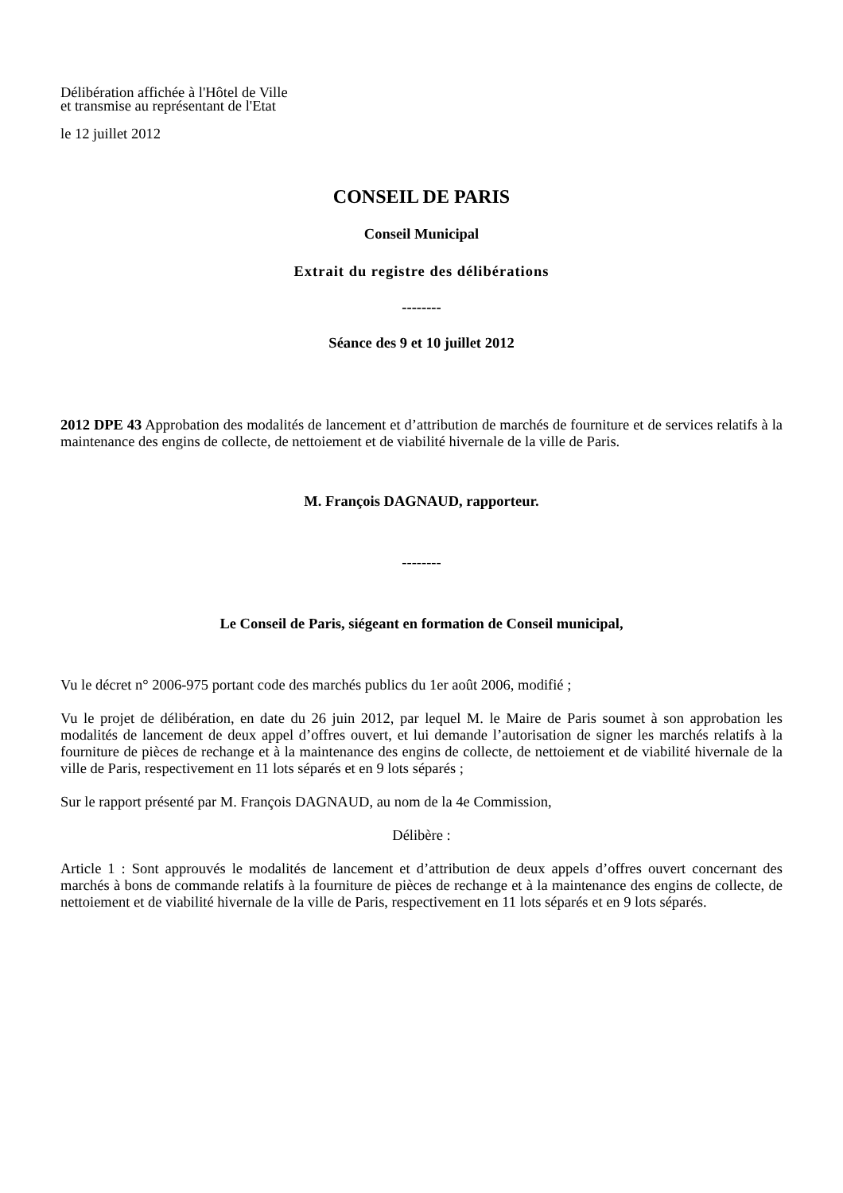Délibération affichée à l'Hôtel de Ville
et transmise au représentant de l'Etat
le 12 juillet 2012
CONSEIL DE PARIS
Conseil Municipal
Extrait du registre des délibérations
--------
Séance des 9 et 10 juillet 2012
2012 DPE 43 Approbation des modalités de lancement et d’attribution de marchés de fourniture et de services relatifs à la maintenance des engins de collecte, de nettoiement et de viabilité hivernale de la ville de Paris.
M. François DAGNAUD, rapporteur.
--------
Le Conseil de Paris, siégeant en formation de Conseil municipal,
Vu le décret n° 2006-975 portant code des marchés publics du 1er août 2006, modifié ;
Vu le projet de délibération, en date du 26 juin 2012, par lequel M. le Maire de Paris soumet à son approbation les modalités de lancement de deux appel d’offres ouvert, et lui demande l’autorisation de signer les marchés relatifs à la fourniture de pièces de rechange et à la maintenance des engins de collecte, de nettoiement et de viabilité hivernale de la ville de Paris, respectivement en 11 lots séparés et en 9 lots séparés ;
Sur le rapport présenté par M. François DAGNAUD, au nom de la 4e Commission,
Délibère :
Article 1 : Sont approuvés le modalités de lancement et d’attribution de deux appels d’offres ouvert concernant des marchés à bons de commande relatifs à la fourniture de pièces de rechange et à la maintenance des engins de collecte, de nettoiement et de viabilité hivernale de la ville de Paris, respectivement en 11 lots séparés et en 9 lots séparés.